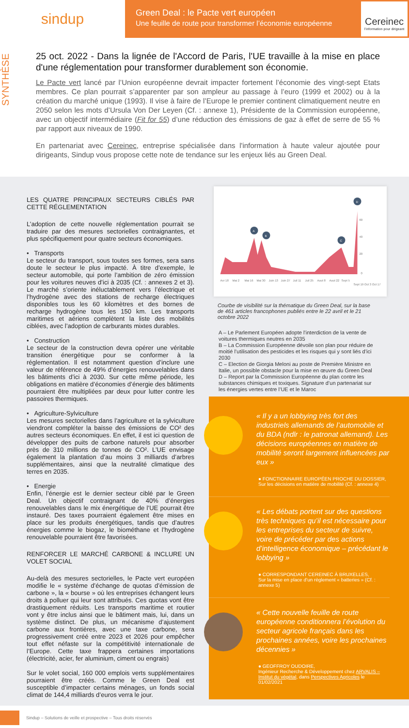sindup
Green Deal : le Pacte vert européen
Une feuille de route pour transformer l’économie européenne
Cereinec
l’information pour dirigeant
SYNTHÈSE
25 oct. 2022 - Dans la lignée de l'Accord de Paris, l'UE travaille à la mise en place d'une réglementation pour transformer durablement son économie.
Le Pacte vert lancé par l’Union européenne devrait impacter fortement l’économie des vingt-sept Etats membres. Ce plan pourrait s’apparenter par son ampleur au passage à l’euro (1999 et 2002) ou à la création du marché unique (1993). Il vise à faire de l’Europe le premier continent climatiquement neutre en 2050 selon les mots d’Ursula Von Der Leyen (Cf. : annexe 1), Présidente de la Commission européenne, avec un objectif intermédiaire (Fit for 55) d’une réduction des émissions de gaz à effet de serre de 55 % par rapport aux niveaux de 1990.
En partenariat avec Cereinec, entreprise spécialisée dans l'information à haute valeur ajoutée pour dirigeants, Sindup vous propose cette note de tendance sur les enjeux liés au Green Deal.
LES QUATRE PRINCIPAUX SECTEURS CIBLÉS PAR CETTE RÉGLEMENTATION
L’adoption de cette nouvelle réglementation pourrait se traduire par des mesures sectorielles contraignantes, et plus spécifiquement pour quatre secteurs économiques.
• Transports
Le secteur du transport, sous toutes ses formes, sera sans doute le secteur le plus impacté. À titre d’exemple, le secteur automobile, qui porte l’ambition de zéro émission pour les voitures neuves d’ici à 2035 (Cf. : annexes 2 et 3). Le marché s’oriente inéluctablement vers l’électrique et l’hydrogène avec des stations de recharge électriques disponibles tous les 60 kilomètres et des bornes de recharge hydrogène tous les 150 km. Les transports maritimes et aériens complètent la liste des mobilités ciblées, avec l’adoption de carburants mixtes durables.
• Construction
Le secteur de la construction devra opérer une véritable transition énergétique pour se conformer à la réglementation. Il est notamment question d’inclure une valeur de référence de 49% d’énergies renouvelables dans les bâtiments d’ici à 2030. Sur cette même période, les obligations en matière d’économies d’énergie des bâtiments pourraient être multipliées par deux pour lutter contre les passoires thermiques.
• Agriculture-Sylviculture
Les mesures sectorielles dans l’agriculture et la sylviculture viendront compléter la baisse des émissions de CO² des autres secteurs économiques. En effet, il est ici question de développer des puits de carbone naturels pour absorber près de 310 millions de tonnes de CO². L’UE envisage également la plantation d’au moins 3 milliards d’arbres supplémentaires, ainsi que la neutralité climatique des terres en 2035.
• Energie
Enfin, l’énergie est le dernier secteur ciblé par le Green Deal. Un objectif contraignant de 40% d’énergies renouvelables dans le mix énergétique de l’UE pourrait être instauré. Des taxes pourraient également être mises en place sur les produits énergétiques, tandis que d’autres énergies comme le biogaz, le biométhane et l’hydrogène renouvelable pourraient être favorisées.
RENFORCER LE MARCHÉ CARBONE & INCLURE UN VOLET SOCIAL
Au-delà des mesures sectorielles, le Pacte vert européen modifie le « système d’échange de quotas d’émission de carbone », la « bourse » où les entreprises échangent leurs droits à polluer qui leur sont attribués. Ces quotas vont être drastiquement réduits. Les transports maritime et routier vont y être inclus ainsi que le bâtiment mais, lui, dans un système distinct. De plus, un mécanisme d’ajustement carbone aux frontières, avec une taxe carbone, sera progressivement créé entre 2023 et 2026 pour empêcher tout effet néfaste sur la compétitivité internationale de l’Europe. Cette taxe frappera certaines importations (électricité, acier, fer aluminium, ciment ou engrais)
Sur le volet social, 160 000 emplois verts supplémentaires pourraient être créés. Comme le Green Deal est susceptible d’impacter certains ménages, un fonds social climat de 144,4 milliards d’euros verra le jour.
A
B
C
D
60
40
20
0
Avr 18
Mai 2
Mai 16
Mai 30
Juin 13
Juin 27
Juil 11
Juil 25
Aout 8
Aout 22
Sept 5
Sept 19 Oct 3 Oct 17
Courbe de visibilité sur la thématique du Green Deal, sur la base de 461 articles francophones publiés entre le 22 avril et le 21 octobre 2022
A – Le Parlement Européen adopte l’interdiction de la vente de voitures thermiques neutres en 2035
B – La Commission Européenne dévoile son plan pour réduire de moitié l’utilisation des pesticides et les risques qui y sont liés d’ici 2030
C – Election de Giorgia Meloni au poste de Première Ministre en Italie, un possible obstacle pour la mise en œuvre du Green Deal
D – Report par la Commission Européenne du plan contre les substances chimiques et toxiques. Signature d’un partenariat sur les énergies vertes entre l’UE et le Maroc
« Il y a un lobbying très fort des industriels allemands de l’automobile et du BDA (ndlr : le patronat allemand). Les décisions européennes en matière de mobilité seront largement influencées par eux »
● FONCTIONNAIRE EUROPÉEN PROCHE DU DOSSIER,
Sur les décisions en matière de mobilité (Cf. : annexe 4)
« Les débats portent sur des questions très techniques qu’il est nécessaire pour les entreprises du secteur de suivre, voire de précéder par des actions d’intelligence économique – précédant le lobbying »
● CORRESPONDANT CEREINEC À BRUXELLES,
Sur la mise en place d’un règlement « batteries » (Cf. : annexe 5)
« Cette nouvelle feuille de route européenne conditionnera l’évolution du secteur agricole français dans les prochaines années, voire les prochaines décennies »
● GEOFFROY OUDOIRE,
Ingénieur Recherche & Développement chez ARVALIS – Institut du végétal, dans Perspectives Agricoles le 01/02/2021
Sindup – Solutions de veille et prospective – Tous droits réservés